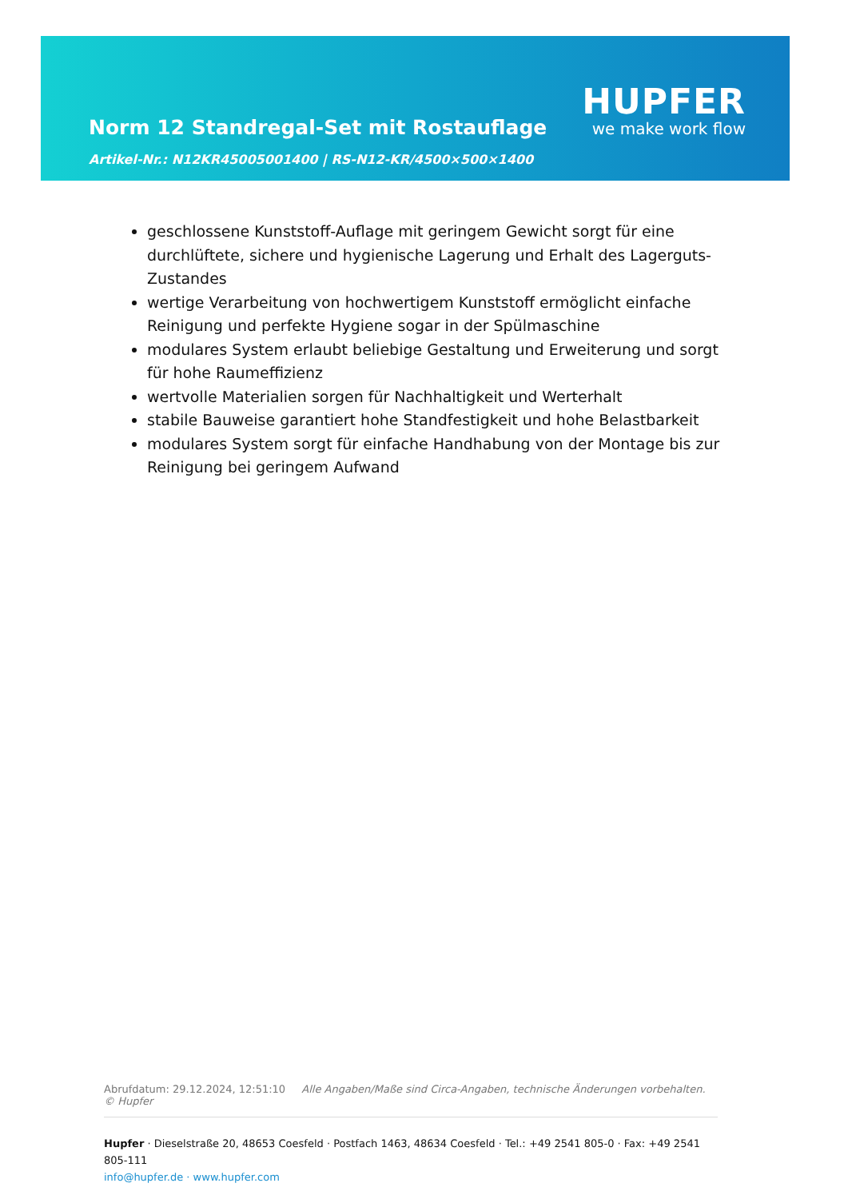Norm 12 Standregal-Set mit Rostauflage
Artikel-Nr.: N12KR45005001400 | RS-N12-KR/4500×500×1400
HUPFER
we make work flow
geschlossene Kunststoff-Auflage mit geringem Gewicht sorgt für eine durchlüftete, sichere und hygienische Lagerung und Erhalt des Lagerguts-Zustandes
wertige Verarbeitung von hochwertigem Kunststoff ermöglicht einfache Reinigung und perfekte Hygiene sogar in der Spülmaschine
modulares System erlaubt beliebige Gestaltung und Erweiterung und sorgt für hohe Raumeffizienz
wertvolle Materialien sorgen für Nachhaltigkeit und Werterhalt
stabile Bauweise garantiert hohe Standfestigkeit und hohe Belastbarkeit
modulares System sorgt für einfache Handhabung von der Montage bis zur Reinigung bei geringem Aufwand
Abrufdatum: 29.12.2024, 12:51:10 Alle Angaben/Maße sind Circa-Angaben, technische Änderungen vorbehalten. © Hupfer
Hupfer · Dieselstraße 20, 48653 Coesfeld · Postfach 1463, 48634 Coesfeld · Tel.: +49 2541 805-0 · Fax: +49 2541 805-111
info@hupfer.de · www.hupfer.com